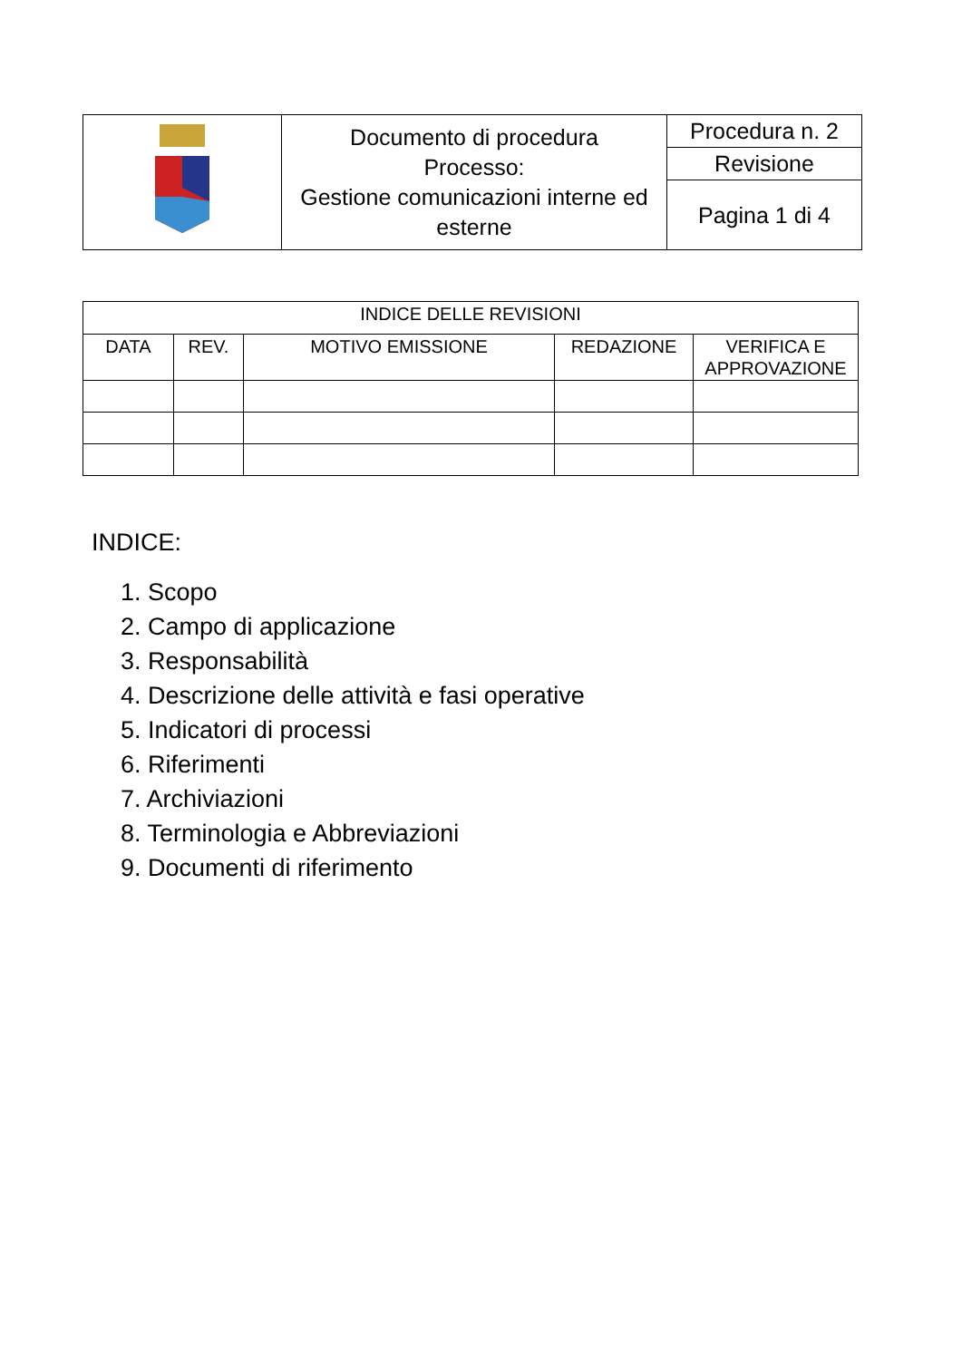| | Documento di procedura Processo: Gestione comunicazioni interne ed esterne | Procedura n. 2 |
| | | Revisione |
| | | Pagina 1 di 4 |
| INDICE DELLE REVISIONI | | | | |
| --- | --- | --- | --- | --- |
| DATA | REV. | MOTIVO EMISSIONE | REDAZIONE | VERIFICA E APPROVAZIONE |
INDICE:
1. Scopo
2. Campo di applicazione
3. Responsabilità
4. Descrizione delle attività e fasi operative
5. Indicatori di processi
6. Riferimenti
7. Archiviazioni
8. Terminologia e Abbreviazioni
9. Documenti di riferimento